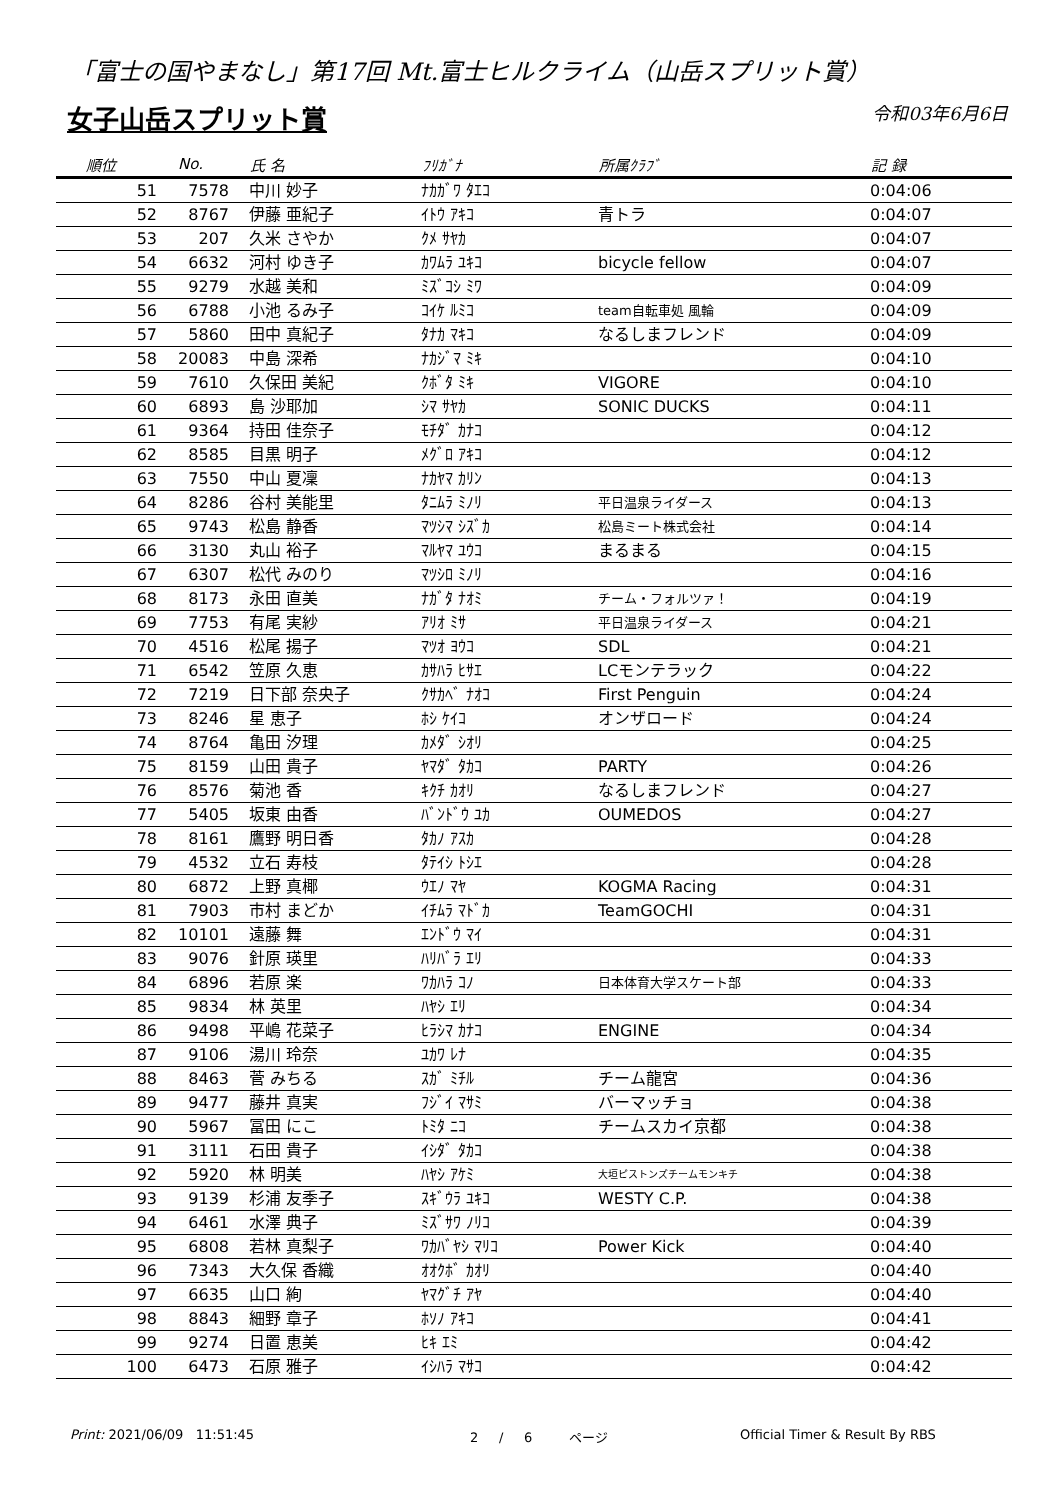「富士の国やまなし」第17回 Mt.富士ヒルクライム（山岳スプリット賞）
女子山岳スプリット賞
令和03年6月6日
| 順位 | No. | 氏 名 | ﾌﾘｶﾞﾅ | 所属ｸﾗﾌﾞ | 記 録 |
| --- | --- | --- | --- | --- | --- |
| 51 | 7578 | 中川 妙子 | ﾅｶｶﾞﾜ ﾀｴｺ | | 0:04:06 |
| 52 | 8767 | 伊藤 亜紀子 | ｲﾄｳ ｱｷｺ | 青トラ | 0:04:07 |
| 53 | 207 | 久米 さやか | ｸﾒ ｻﾔｶ | | 0:04:07 |
| 54 | 6632 | 河村 ゆき子 | ｶﾜﾑﾗ ﾕｷｺ | bicycle fellow | 0:04:07 |
| 55 | 9279 | 水越 美和 | ﾐｽﾞｺｼ ﾐﾜ | | 0:04:09 |
| 56 | 6788 | 小池 るみ子 | ｺｲｹ ﾙﾐｺ | team自転車処 風輪 | 0:04:09 |
| 57 | 5860 | 田中 真紀子 | ﾀﾅｶ ﾏｷｺ | なるしまフレンド | 0:04:09 |
| 58 | 20083 | 中島 深希 | ﾅｶｼﾞﾏ ﾐｷ | | 0:04:10 |
| 59 | 7610 | 久保田 美紀 | ｸﾎﾞﾀ ﾐｷ | VIGORE | 0:04:10 |
| 60 | 6893 | 島 沙耶加 | ｼﾏ ｻﾔｶ | SONIC DUCKS | 0:04:11 |
| 61 | 9364 | 持田 佳奈子 | ﾓﾁﾀﾞ ｶﾅｺ | | 0:04:12 |
| 62 | 8585 | 目黒 明子 | ﾒｸﾞﾛ ｱｷｺ | | 0:04:12 |
| 63 | 7550 | 中山 夏凜 | ﾅｶﾔﾏ ｶﾘﾝ | | 0:04:13 |
| 64 | 8286 | 谷村 美能里 | ﾀﾆﾑﾗ ﾐﾉﾘ | 平日温泉ライダース | 0:04:13 |
| 65 | 9743 | 松島 静香 | ﾏﾂｼﾏ ｼｽﾞｶ | 松島ミート株式会社 | 0:04:14 |
| 66 | 3130 | 丸山 裕子 | ﾏﾙﾔﾏ ﾕｳｺ | まるまる | 0:04:15 |
| 67 | 6307 | 松代 みのり | ﾏﾂｼﾛ ﾐﾉﾘ | | 0:04:16 |
| 68 | 8173 | 永田 直美 | ﾅｶﾞﾀ ﾅｵﾐ | チーム・フォルツァ！ | 0:04:19 |
| 69 | 7753 | 有尾 実紗 | ｱﾘｵ ﾐｻ | 平日温泉ライダース | 0:04:21 |
| 70 | 4516 | 松尾 揚子 | ﾏﾂｵ ﾖｳｺ | SDL | 0:04:21 |
| 71 | 6542 | 笠原 久恵 | ｶｻﾊﾗ ﾋｻｴ | LCモンテラック | 0:04:22 |
| 72 | 7219 | 日下部 奈央子 | ｸｻｶﾍﾞ ﾅｵｺ | First Penguin | 0:04:24 |
| 73 | 8246 | 星 恵子 | ﾎｼ ｹｲｺ | オンザロード | 0:04:24 |
| 74 | 8764 | 亀田 汐理 | ｶﾒﾀﾞ ｼｵﾘ | | 0:04:25 |
| 75 | 8159 | 山田 貴子 | ﾔﾏﾀﾞ ﾀｶｺ | PARTY | 0:04:26 |
| 76 | 8576 | 菊池 香 | ｷｸﾁ ｶｵﾘ | なるしまフレンド | 0:04:27 |
| 77 | 5405 | 坂東 由香 | ﾊﾞﾝﾄﾞｳ ﾕｶ | OUMEDOS | 0:04:27 |
| 78 | 8161 | 鷹野 明日香 | ﾀｶﾉ ｱｽｶ | | 0:04:28 |
| 79 | 4532 | 立石 寿枝 | ﾀﾃｲｼ ﾄｼｴ | | 0:04:28 |
| 80 | 6872 | 上野 真椰 | ｳｴﾉ ﾏﾔ | KOGMA Racing | 0:04:31 |
| 81 | 7903 | 市村 まどか | ｲﾁﾑﾗ ﾏﾄﾞｶ | TeamGOCHI | 0:04:31 |
| 82 | 10101 | 遠藤 舞 | ｴﾝﾄﾞｳ ﾏｲ | | 0:04:31 |
| 83 | 9076 | 針原 瑛里 | ﾊﾘﾊﾞﾗ ｴﾘ | | 0:04:33 |
| 84 | 6896 | 若原 楽 | ﾜｶﾊﾗ ｺﾉ | 日本体育大学スケート部 | 0:04:33 |
| 85 | 9834 | 林 英里 | ﾊﾔｼ ｴﾘ | | 0:04:34 |
| 86 | 9498 | 平嶋 花菜子 | ﾋﾗｼﾏ ｶﾅｺ | ENGINE | 0:04:34 |
| 87 | 9106 | 湯川 玲奈 | ﾕｶﾜ ﾚﾅ | | 0:04:35 |
| 88 | 8463 | 菅 みちる | ｽｶﾞ ﾐﾁﾙ | チーム龍宮 | 0:04:36 |
| 89 | 9477 | 藤井 真実 | ﾌｼﾞｲ ﾏｻﾐ | バーマッチョ | 0:04:38 |
| 90 | 5967 | 冨田 にこ | ﾄﾐﾀ ﾆｺ | チームスカイ京都 | 0:04:38 |
| 91 | 3111 | 石田 貴子 | ｲｼﾀﾞ ﾀｶｺ | | 0:04:38 |
| 92 | 5920 | 林 明美 | ﾊﾔｼ ｱｹﾐ | 大垣ピストンズチームモンキチ | 0:04:38 |
| 93 | 9139 | 杉浦 友季子 | ｽｷﾞｳﾗ ﾕｷｺ | WESTY C.P. | 0:04:38 |
| 94 | 6461 | 水澤 典子 | ﾐｽﾞｻﾜ ﾉﾘｺ | | 0:04:39 |
| 95 | 6808 | 若林 真梨子 | ﾜｶﾊﾞﾔｼ ﾏﾘｺ | Power Kick | 0:04:40 |
| 96 | 7343 | 大久保 香織 | ｵｵｸﾎﾞ ｶｵﾘ | | 0:04:40 |
| 97 | 6635 | 山口 絢 | ﾔﾏｸﾞﾁ ｱﾔ | | 0:04:40 |
| 98 | 8843 | 細野 章子 | ﾎｿﾉ ｱｷｺ | | 0:04:41 |
| 99 | 9274 | 日置 恵美 | ﾋｷ ｴﾐ | | 0:04:42 |
| 100 | 6473 | 石原 雅子 | ｲｼﾊﾗ ﾏｻｺ | | 0:04:42 |
Print: 2021/06/09 11:51:45 2 / 6 ページ Official Timer & Result By RBS